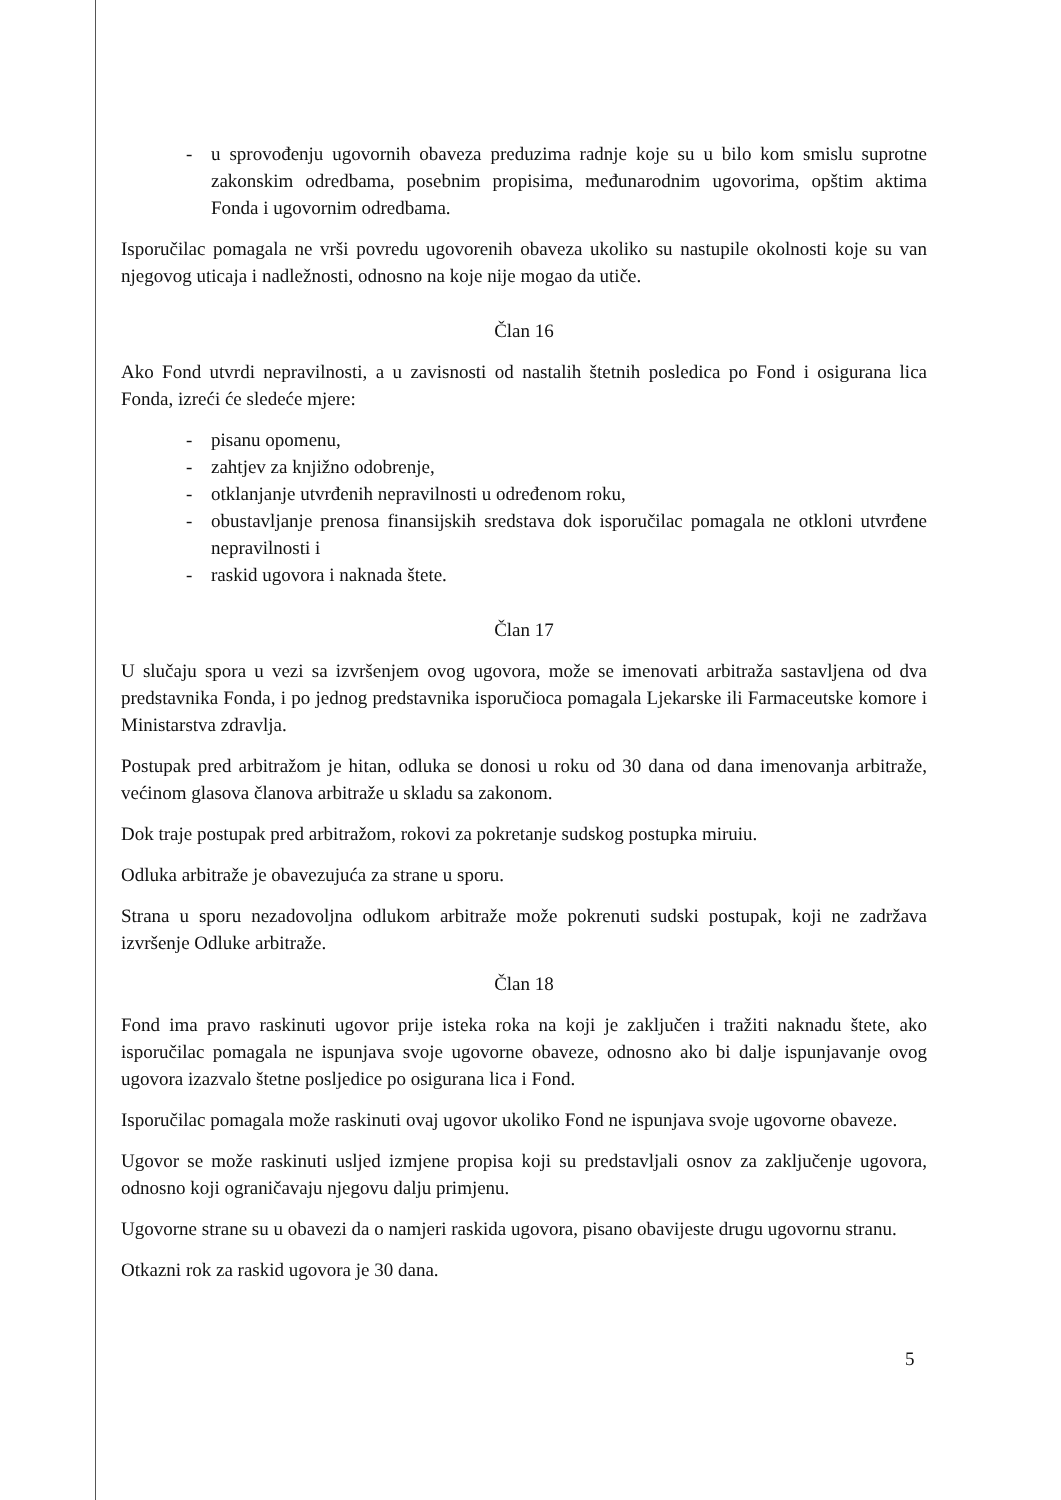- u sprovođenju ugovornih obaveza preduzima radnje koje su u bilo kom smislu suprotne zakonskim odredbama, posebnim propisima, međunarodnim ugovorima, opštim aktima Fonda i ugovornim odredbama.
Isporučilac pomagala ne vrši povredu ugovorenih obaveza ukoliko su nastupile okolnosti koje su van njegovog uticaja i nadležnosti, odnosno na koje nije mogao da utiče.
Član 16
Ako Fond utvrdi nepravilnosti, a u zavisnosti od nastalih štetnih posledica po Fond i osigurana lica Fonda, izreći će sledeće mjere:
- pisanu opomenu,
- zahtjev za knjižno odobrenje,
- otklanjanje utvrđenih nepravilnosti u određenom roku,
- obustavljanje prenosa finansijskih sredstava dok isporučilac pomagala ne otkloni utvrđene nepravilnosti i
- raskid ugovora i naknada štete.
Član 17
U slučaju spora u vezi sa izvršenjem ovog ugovora, može se imenovati arbitraža sastavljena od dva predstavnika Fonda, i po jednog predstavnika isporučioca pomagala Ljekarske ili Farmaceutske komore i Ministarstva zdravlja.
Postupak pred arbitražom je hitan, odluka se donosi u roku od 30 dana od dana imenovanja arbitraže, većinom glasova članova arbitraže u skladu sa zakonom.
Dok traje postupak pred arbitražom, rokovi za pokretanje sudskog postupka miruiu.
Odluka arbitraže je obavezujuća za strane u sporu.
Strana u sporu nezadovoljna odlukom arbitraže može pokrenuti sudski postupak, koji ne zadržava izvršenje Odluke arbitraže.
Član 18
Fond ima pravo raskinuti ugovor prije isteka roka na koji je zaključen i tražiti naknadu štete, ako isporučilac pomagala ne ispunjava svoje ugovorne obaveze, odnosno ako bi dalje ispunjavanje ovog ugovora izazvalo štetne posljedice po osigurana lica i Fond.
Isporučilac pomagala može raskinuti ovaj ugovor ukoliko Fond ne ispunjava svoje ugovorne obaveze.
Ugovor se može raskinuti usljed izmjene propisa koji su predstavljali osnov za zaključenje ugovora, odnosno koji ograničavaju njegovu dalju primjenu.
Ugovorne strane su u obavezi da o namjeri raskida ugovora, pisano obavijeste drugu ugovornu stranu.
Otkazni rok za raskid ugovora je 30 dana.
5